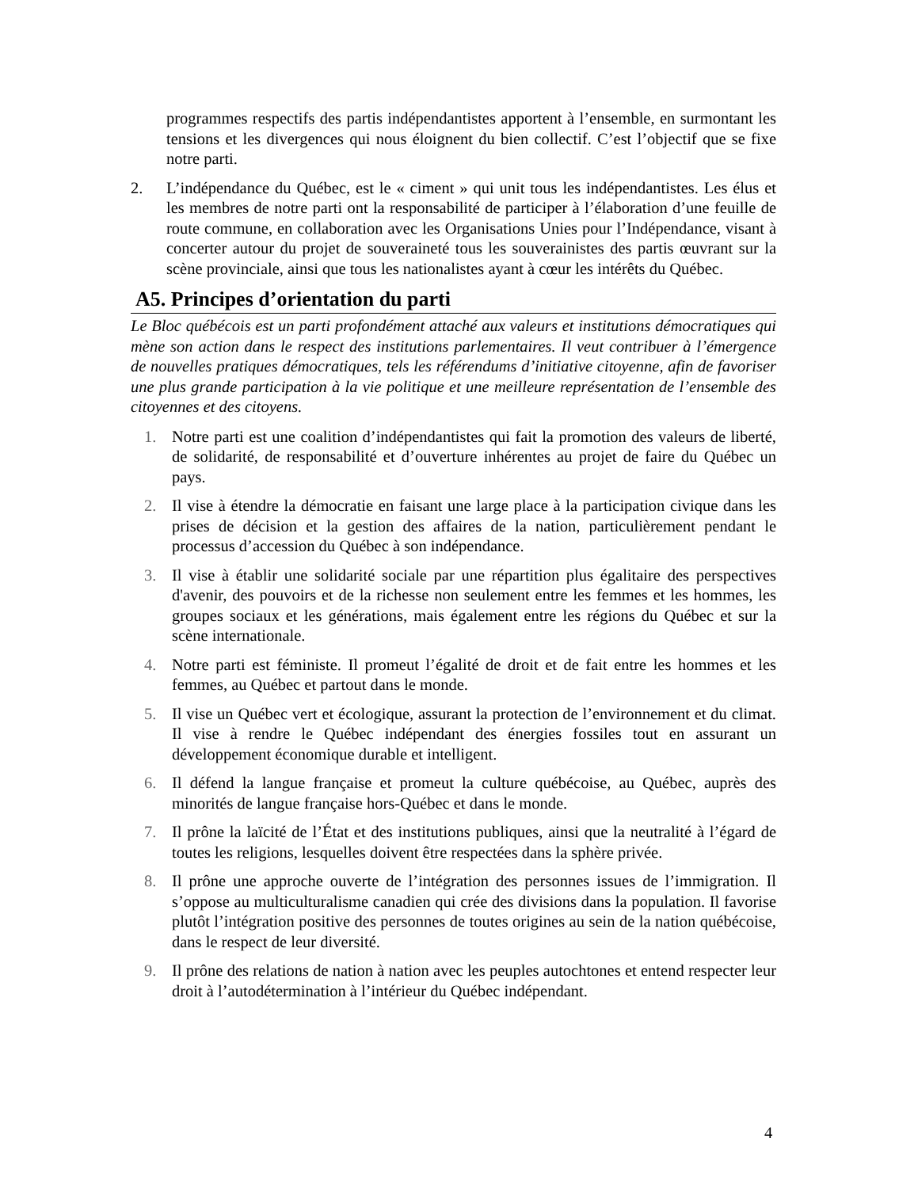programmes respectifs des partis indépendantistes apportent à l’ensemble, en surmontant les tensions et les divergences qui nous éloignent du bien collectif. C’est l’objectif que se fixe notre parti.
2. L’indépendance du Québec, est le « ciment » qui unit tous les indépendantistes. Les élus et les membres de notre parti ont la responsabilité de participer à l’élaboration d’une feuille de route commune, en collaboration avec les Organisations Unies pour l’Indépendance, visant à concerter autour du projet de souveraineté tous les souverainistes des partis œuvrant sur la scène provinciale, ainsi que tous les nationalistes ayant à cœur les intérêts du Québec.
A5. Principes d’orientation du parti
Le Bloc québécois est un parti profondément attaché aux valeurs et institutions démocratiques qui mène son action dans le respect des institutions parlementaires. Il veut contribuer à l’émergence de nouvelles pratiques démocratiques, tels les référendums d’initiative citoyenne, afin de favoriser une plus grande participation à la vie politique et une meilleure représentation de l’ensemble des citoyennes et des citoyens.
1. Notre parti est une coalition d’indépendantistes qui fait la promotion des valeurs de liberté, de solidarité, de responsabilité et d’ouverture inhérentes au projet de faire du Québec un pays.
2. Il vise à étendre la démocratie en faisant une large place à la participation civique dans les prises de décision et la gestion des affaires de la nation, particulièrement pendant le processus d’accession du Québec à son indépendance.
3. Il vise à établir une solidarité sociale par une répartition plus égalitaire des perspectives d'avenir, des pouvoirs et de la richesse non seulement entre les femmes et les hommes, les groupes sociaux et les générations, mais également entre les régions du Québec et sur la scène internationale.
4. Notre parti est féministe. Il promeut l’égalité de droit et de fait entre les hommes et les femmes, au Québec et partout dans le monde.
5. Il vise un Québec vert et écologique, assurant la protection de l’environnement et du climat. Il vise à rendre le Québec indépendant des énergies fossiles tout en assurant un développement économique durable et intelligent.
6. Il défend la langue française et promeut la culture québécoise, au Québec, auprès des minorités de langue française hors-Québec et dans le monde.
7. Il prône la laïcité de l’État et des institutions publiques, ainsi que la neutralité à l’égard de toutes les religions, lesquelles doivent être respectées dans la sphère privée.
8. Il prône une approche ouverte de l’intégration des personnes issues de l’immigration. Il s’oppose au multiculturalisme canadien qui crée des divisions dans la population. Il favorise plutôt l’intégration positive des personnes de toutes origines au sein de la nation québécoise, dans le respect de leur diversité.
9. Il prône des relations de nation à nation avec les peuples autochtones et entend respecter leur droit à l’autodétermination à l’intérieur du Québec indépendant.
4